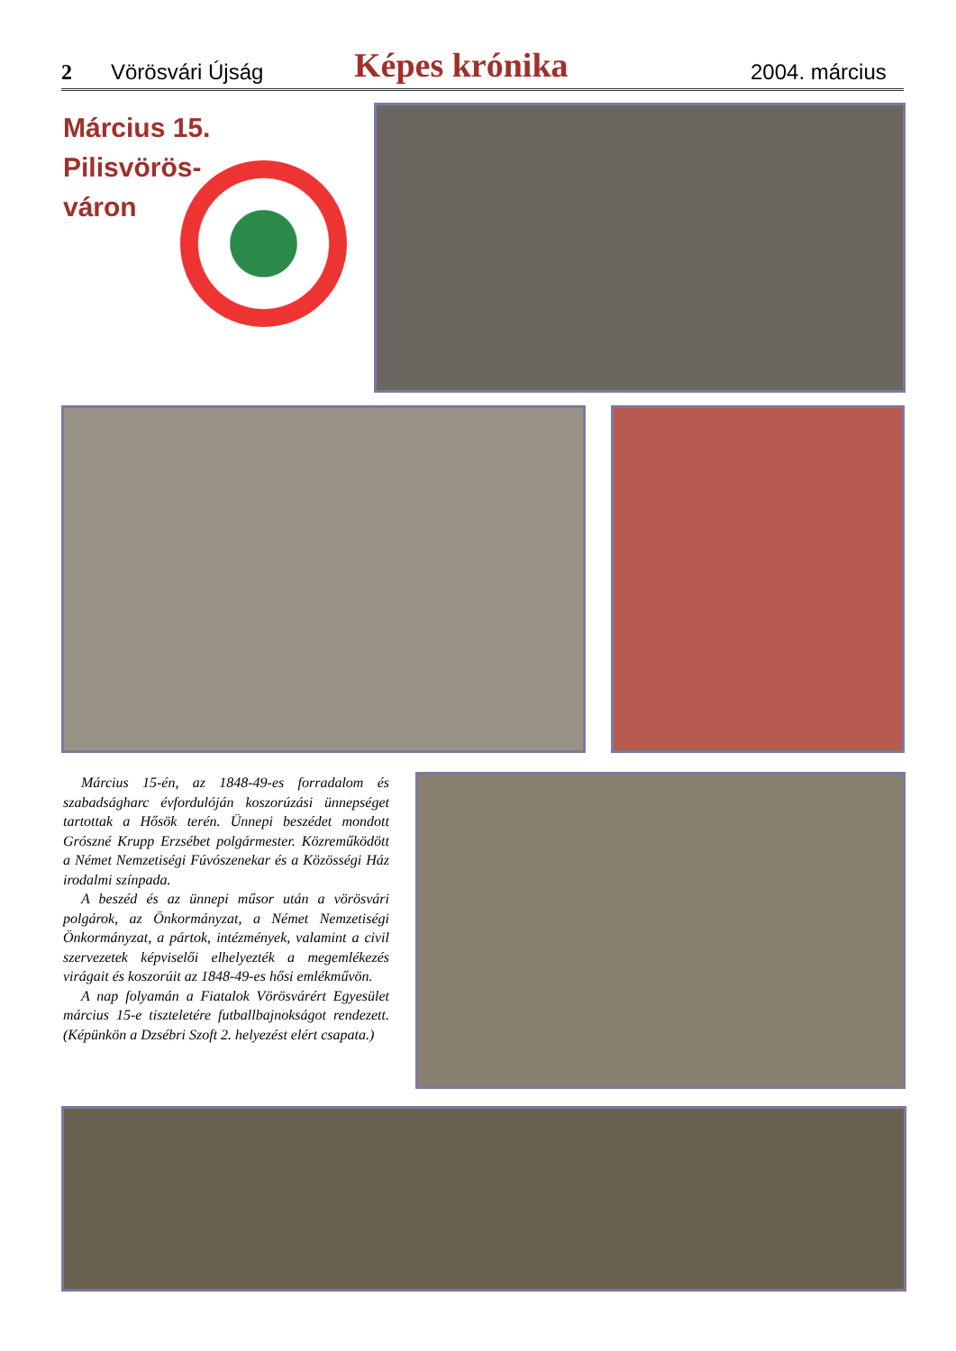2 Vörösvári Újság Képes krónika 2004. március
Március 15.
Pilisvörös-
váron
Március 15-én, az 1848-49-es forradalom és szabadságharc évfordulóján koszorúzási ünnepséget tartottak a Hősök terén. Ünnepi beszédet mondott Grószné Krupp Erzsébet polgármester. Közreműködött a Német Nemzetiségi Fúvószenekar és a Közösségi Ház irodalmi színpada.
A beszéd és az ünnepi műsor után a vörösvári polgárok, az Önkormányzat, a Német Nemzetiségi Önkormányzat, a pártok, intézmények, valamint a civil szervezetek képviselői elhelyezték a megemlékezés virágait és koszorúit az 1848-49-es hősi emlékművön.
A nap folyamán a Fiatalok Vörösvárért Egyesület március 15-e tiszteletére futballbajnokságot rendezett. (Képünkön a Dzsébri Szoft 2. helyezést elért csapata.)